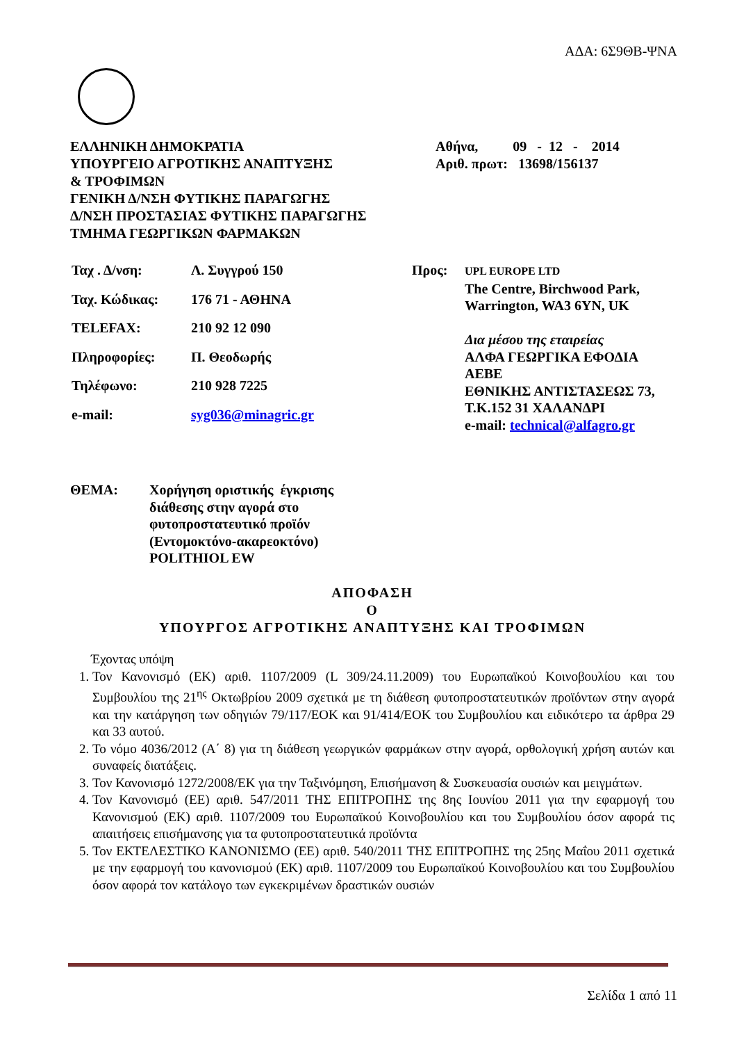ΑΔΑ: 6Σ9ΘΒ-ΨΝΑ
ΕΛΛΗΝΙΚΗ ΔΗΜΟΚΡΑΤΙΑ
ΥΠΟΥΡΓΕΙΟ ΑΓΡΟΤΙΚΗΣ ΑΝΑΠΤΥΞΗΣ
& ΤΡΟΦΙΜΩΝ
ΓΕΝΙΚΗ Δ/ΝΣΗ ΦΥΤΙΚΗΣ ΠΑΡΑΓΩΓΗΣ
Δ/ΝΣΗ ΠΡΟΣΤΑΣΙΑΣ ΦΥΤΙΚΗΣ ΠΑΡΑΓΩΓΗΣ
ΤΜΗΜΑ ΓΕΩΡΓΙΚΩΝ ΦΑΡΜΑΚΩΝ
Αθήνα, 09 - 12 - 2014
Αριθ. πρωτ: 13698/156137
| Ταχ . Δ/νση: | Λ. Συγγρού 150 |
| Ταχ. Κώδικας: | 176 71 - ΑΘΗΝΑ |
| TELEFAX: | 210 92 12 090 |
| Πληροφορίες: | Π. Θεοδωρής |
| Τηλέφωνο: | 210 928 7225 |
| e-mail: | syg036@minagric.gr |
| Προς: | UPL EUROPE LTD The Centre, Birchwood Park, Warrington, WA3 6YN, UK Δια μέσου της εταιρείας ΑΛΦΑ ΓΕΩΡΓΙΚΑ ΕΦΟΔΙΑ ΑΕΒΕ ΕΘΝΙΚΗΣ ΑΝΤΙΣΤΑΣΕΩΣ 73, Τ.Κ.152 31 ΧΑΛΑΝΔΡΙ e-mail: technical@alfagro.gr |
ΘΕΜΑ: Χορήγηση οριστικής έγκρισης
διάθεσης στην αγορά στο
φυτοπροστατευτικό προϊόν
(Εντομοκτόνο-ακαρεοκτόνο)
POLITHIOL EW
ΑΠΟΦΑΣΗ
Ο
ΥΠΟΥΡΓΟΣ ΑΓΡΟΤΙΚΗΣ ΑΝΑΠΤΥΞΗΣ ΚΑΙ ΤΡΟΦΙΜΩΝ
Έχοντας υπόψη
1. Τον Κανονισμό (ΕΚ) αριθ. 1107/2009 (L 309/24.11.2009) του Ευρωπαϊκού Κοινοβουλίου και του Συμβουλίου της 21<sup>ης</sup> Οκτωβρίου 2009 σχετικά με τη διάθεση φυτοπροστατευτικών προϊόντων στην αγορά και την κατάργηση των οδηγιών 79/117/ΕΟΚ και 91/414/ΕΟΚ του Συμβουλίου και ειδικότερο τα άρθρα 29 και 33 αυτού.
2. Το νόμο 4036/2012 (Α΄ 8) για τη διάθεση γεωργικών φαρμάκων στην αγορά, ορθολογική χρήση αυτών και συναφείς διατάξεις.
3. Τον Κανονισμό 1272/2008/ΕΚ για την Ταξινόμηση, Επισήμανση & Συσκευασία ουσιών και μειγμάτων.
4. Τον Κανονισμό (ΕΕ) αριθ. 547/2011 ΤΗΣ ΕΠΙΤΡΟΠΗΣ της 8ης Ιουνίου 2011 για την εφαρμογή του Κανονισμού (ΕΚ) αριθ. 1107/2009 του Ευρωπαϊκού Κοινοβουλίου και του Συμβουλίου όσον αφορά τις απαιτήσεις επισήμανσης για τα φυτοπροστατευτικά προϊόντα
5. Τον ΕΚΤΕΛΕΣΤΙΚΟ ΚΑΝΟΝΙΣΜΟ (ΕΕ) αριθ. 540/2011 ΤΗΣ ΕΠΙΤΡΟΠΗΣ της 25ης Μαΐου 2011 σχετικά με την εφαρμογή του κανονισμού (ΕΚ) αριθ. 1107/2009 του Ευρωπαϊκού Κοινοβουλίου και του Συμβουλίου όσον αφορά τον κατάλογο των εγκεκριμένων δραστικών ουσιών
Σελίδα 1 από 11